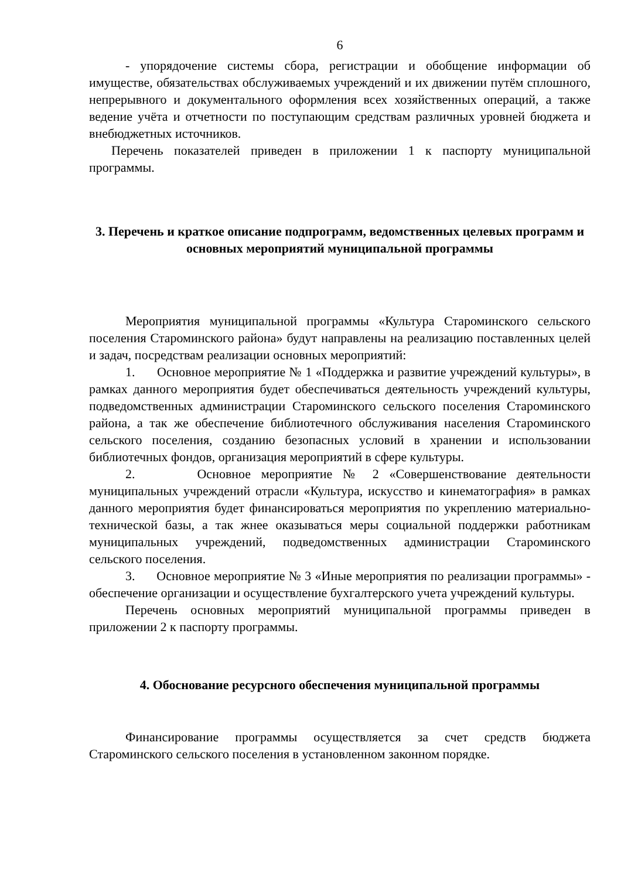6
- упорядочение системы сбора, регистрации и обобщение информации об имуществе, обязательствах обслуживаемых учреждений и их движении путём сплошного, непрерывного и документального оформления всех хозяйственных операций, а также ведение учёта и отчетности по поступающим средствам различных уровней бюджета и внебюджетных источников.
Перечень показателей приведен в приложении 1 к паспорту муниципальной программы.
3. Перечень и краткое описание подпрограмм, ведомственных целевых программ и основных мероприятий муниципальной программы
Мероприятия муниципальной программы «Культура Староминского сельского поселения Староминского района» будут направлены на реализацию поставленных целей и задач, посредствам реализации основных мероприятий:
1. Основное мероприятие № 1 «Поддержка и развитие учреждений культуры», в рамках данного мероприятия будет обеспечиваться деятельность учреждений культуры, подведомственных администрации Староминского сельского поселения Староминского района, а так же обеспечение библиотечного обслуживания населения Староминского сельского поселения, созданию безопасных условий в хранении и использовании библиотечных фондов, организация мероприятий в сфере культуры.
2. Основное мероприятие № 2 «Совершенствование деятельности муниципальных учреждений отрасли «Культура, искусство и кинематография» в рамках данного мероприятия будет финансироваться мероприятия по укреплению материально-технической базы, а так жнее оказываться меры социальной поддержки работникам муниципальных учреждений, подведомственных администрации Староминского сельского поселения.
3. Основное мероприятие № 3 «Иные мероприятия по реализации программы» - обеспечение организации и осуществление бухгалтерского учета учреждений культуры.
Перечень основных мероприятий муниципальной программы приведен в приложении 2 к паспорту программы.
4. Обоснование ресурсного обеспечения муниципальной программы
Финансирование программы осуществляется за счет средств бюджета Староминского сельского поселения в установленном законном порядке.